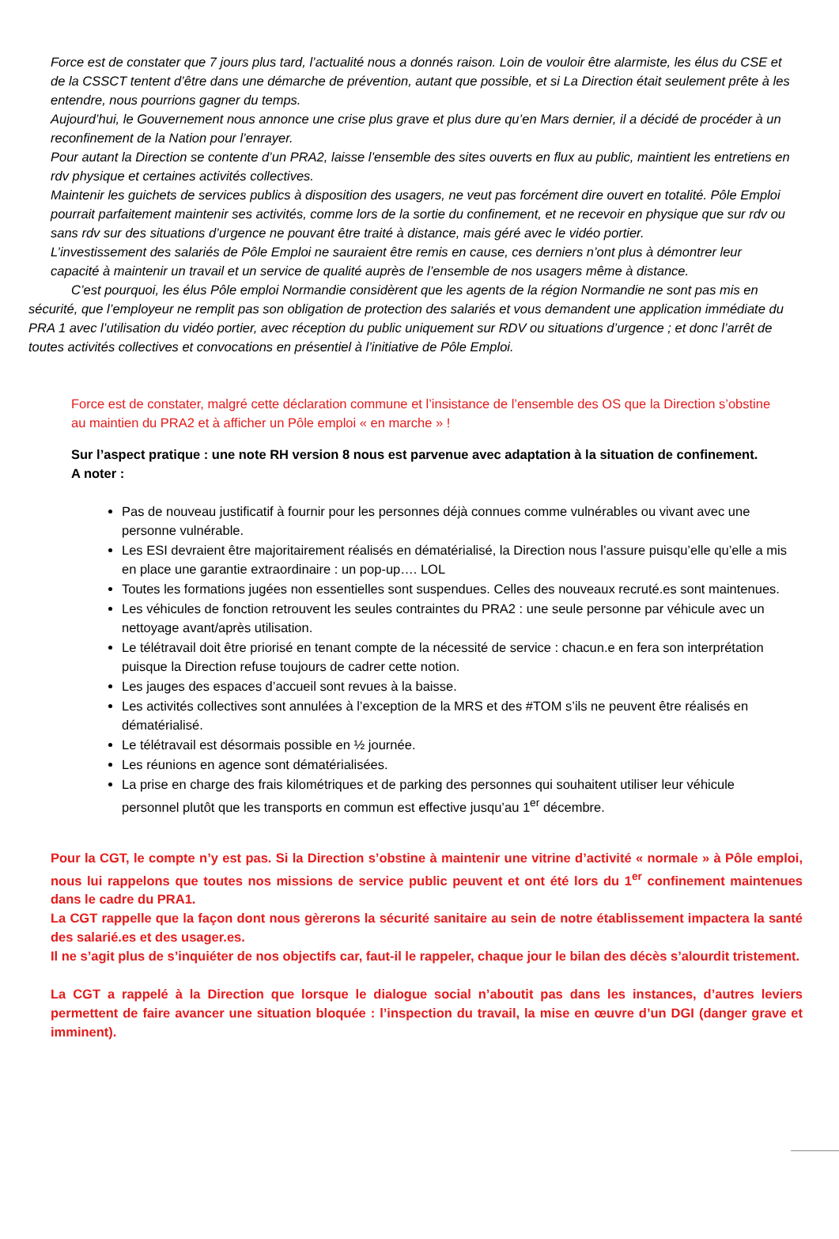Force est de constater que 7 jours plus tard, l’actualité nous a donnés raison. Loin de vouloir être alarmiste, les élus du CSE et de la CSSCT tentent d’être dans une démarche de prévention, autant que possible, et si La Direction était seulement prête à les entendre, nous pourrions gagner du temps.
Aujourd’hui, le Gouvernement nous annonce une crise plus grave et plus dure qu’en Mars dernier, il a décidé de procéder à un reconfinement de la Nation pour l’enrayer.
Pour autant la Direction se contente d’un PRA2, laisse l’ensemble des sites ouverts en flux au public, maintient les entretiens en rdv physique et certaines activités collectives.
Maintenir les guichets de services publics à disposition des usagers, ne veut pas forcément dire ouvert en totalité. Pôle Emploi pourrait parfaitement maintenir ses activités, comme lors de la sortie du confinement, et ne recevoir en physique que sur rdv ou sans rdv sur des situations d’urgence ne pouvant être traité à distance, mais géré avec le vidéo portier.
L’investissement des salariés de Pôle Emploi ne sauraient être remis en cause, ces derniers n’ont plus à démontrer leur capacité à maintenir un travail et un service de qualité auprès de l’ensemble de nos usagers même à distance.
C’est pourquoi, les élus Pôle emploi Normandie considèrent que les agents de la région Normandie ne sont pas mis en sécurité, que l’employeur ne remplit pas son obligation de protection des salariés et vous demandent une application immédiate du PRA 1 avec l’utilisation du vidéo portier, avec réception du public uniquement sur RDV ou situations d’urgence ; et donc l’arrêt de toutes activités collectives et convocations en présentiel à l’initiative de Pôle Emploi.
Force est de constater, malgré cette déclaration commune et l’insistance de l’ensemble des OS que la Direction s’obstine au maintien du PRA2 et à afficher un Pôle emploi « en marche » !
Sur l’aspect pratique : une note RH version 8 nous est parvenue avec adaptation à la situation de confinement.
A noter :
Pas de nouveau justificatif à fournir pour les personnes déjà connues comme vulnérables ou vivant avec une personne vulnérable.
Les ESI devraient être majoritairement réalisés en dématérialisé, la Direction nous l’assure puisqu’elle qu’elle a mis en place une garantie extraordinaire : un pop-up…. LOL
Toutes les formations jugées non essentielles sont suspendues. Celles des nouveaux recruté.es sont maintenues.
Les véhicules de fonction retrouvent les seules contraintes du PRA2 : une seule personne par véhicule avec un nettoyage avant/après utilisation.
Le télétravail doit être priorisé en tenant compte de la nécessité de service : chacun.e en fera son interprétation puisque la Direction refuse toujours de cadrer cette notion.
Les jauges des espaces d’accueil sont revues à la baisse.
Les activités collectives sont annulées à l’exception de la MRS et des #TOM s’ils ne peuvent être réalisés en dématérialisé.
Le télétravail est désormais possible en ½ journée.
Les réunions en agence sont dématérialisées.
La prise en charge des frais kilométriques et de parking des personnes qui souhaitent utiliser leur véhicule personnel plutôt que les transports en commun est effective jusqu’au 1<sup>er</sup> décembre.
Pour la CGT, le compte n’y est pas. Si la Direction s’obstine à maintenir une vitrine d’activité « normale » à Pôle emploi, nous lui rappelons que toutes nos missions de service public peuvent et ont été lors du 1<sup>er</sup> confinement maintenues dans le cadre du PRA1.
La CGT rappelle que la façon dont nous gèrerons la sécurité sanitaire au sein de notre établissement impactera la santé des salarié.es et des usager.es.
Il ne s’agit plus de s’inquiéter de nos objectifs car, faut-il le rappeler, chaque jour le bilan des décès s’alourdit tristement.
La CGT a rappelé à la Direction que lorsque le dialogue social n’aboutit pas dans les instances, d’autres leviers permettent de faire avancer une situation bloquée : l’inspection du travail, la mise en œuvre d’un DGI (danger grave et imminent).